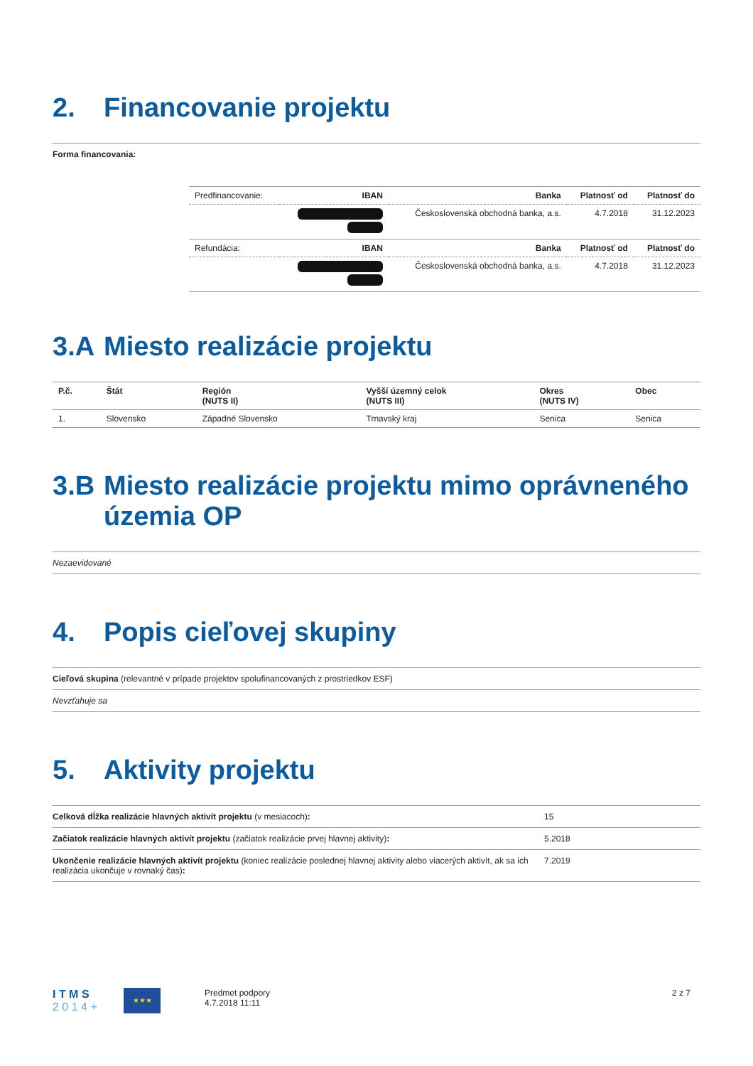2. Financovanie projektu
Forma financovania:
| Predfinancovanie: | IBAN | Banka | Platnosť od | Platnosť do |
| | | Československá obchodná banka, a.s. | 4.7.2018 | 31.12.2023 |
| Refundácia: | IBAN | Banka | Platnosť od | Platnosť do |
| | | Československá obchodná banka, a.s. | 4.7.2018 | 31.12.2023 |
3.A Miesto realizácie projektu
| P.č. | Štát | Región (NUTS II) | Vyšší územný celok (NUTS III) | Okres (NUTS IV) | Obec |
| --- | --- | --- | --- | --- | --- |
| 1. | Slovensko | Západné Slovensko | Trnavský kraj | Senica | Senica |
3.B Miesto realizácie projektu mimo oprávneného územia OP
Nezaevidované
4. Popis cieľovej skupiny
Cieľová skupina (relevantné v prípade projektov spolufinancovaných z prostriedkov ESF)
Nevzťahuje sa
5. Aktivity projektu
Celková dĺžka realizácie hlavných aktivít projektu (v mesiacoch):
15
Začiatok realizácie hlavných aktivít projektu (začiatok realizácie prvej hlavnej aktivity):
5.2018
Ukončenie realizácie hlavných aktivít projektu (koniec realizácie poslednej hlavnej aktivity alebo viacerých aktivít, ak sa ich realizácia ukončuje v rovnaký čas):
7.2019
I T M S
2 0 1 4 +
★★★
Predmet podpory
4.7.2018 11:11
2 z 7